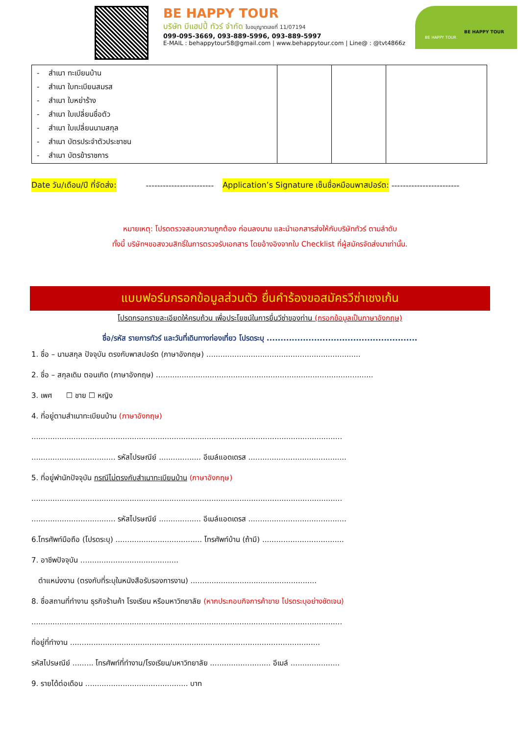BE HAPPY TOUR
บริษัท บีแฮปปี้ ทัวร์ จำกัด ใบอนุญาตเลขที่ 11/07194
099-095-3669, 093-889-5996, 093-889-5997
E-MAIL : behappytour58@gmail.com | www.behappytour.com | Line@ : @tvt4866z
BE HAPPY TOUR
BE HAPPY TOUR
| - สำเนา ทะเบียนบ้าน - สำเนา ใบทะเบียนสมรส - สำเนา ใบหย่าร้าง - สำเนา ใบเปลี่ยนชื่อตัว - สำเนา ใบเปลี่ยนนามสกุล - สำเนา บัตรประจำตัวประชาชน - สำเนา บัตรข้าราชการ | | | |
Date วัน/เดือน/ปี ที่จัดส่ง: ------------------------ Application’s Signature เซ็นชื่อหมือนพาสปอร์ต: ------------------------
หมายเหตุ: โปรดตรวจสอบความถูกต้อง ก่อนลงนาม และนำเอกสารส่งให้กับบริษัททัวร์ ตามลำดับ
ทั้งนี้ บริษัทฯขอสงวนสิทธิ์ในการตรวจรับเอกสาร โดยอ้างอิงจากใบ Checklist ที่ผู้สมัครจัดส่งมาเท่านั้น.
แบบฟอร์มกรอกข้อมูลส่วนตัว ยื่นคำร้องขอสมัครวีซ่าเชงเก้น
โปรดกรอกรายละเอียดให้ครบถ้วน เพื่อประโยชน์ในการยื่นวีซ่าของท่าน (กรอกข้อมูลเป็นภาษาอังกฤษ)
ชื่อ/รหัส รายการทัวร์ และวันที่เดินทางท่องเที่ยว โปรดระบุ ......................................................
1. ชื่อ – นามสกุล ปัจจุบัน ตรงกับพาสปอร์ต (ภาษาอังกฤษ) ..................................................................
2. ชื่อ – สกุลเดิม ตอนเกิด (ภาษาอังกฤษ) .............................................................................................
3. เพศ ☐ ชาย ☐ หญิง
4. ที่อยู่ตามสำเนาทะเบียนบ้าน (ภาษาอังกฤษ)
.....................................................................................................................................
.................................... รหัสไปรษณีย์ .................. อีเมล์แอดเดรส ..........................................
5. ที่อยู่พำนักปัจจุบัน กรณีไม่ตรงกับสำเนาทะเบียนบ้าน (ภาษาอังกฤษ)
.....................................................................................................................................
.................................... รหัสไปรษณีย์ .................. อีเมล์แอดเดรส ..........................................
6.โทรศัพท์มือถือ (โปรดระบุ) ..................................... โทรศัพท์บ้าน (ถ้ามี) ...................................
7. อาชีพปัจจุบัน ..........................................
ตำแหน่งงาน (ตรงกับที่ระบุในหนังสือรับรองการงาน) ......................................................
8. ชื่อสถานที่ทำงาน ธุรกิจร้านค้า โรงเรียน หรือมหาวิทยาลัย (หากประกอบกิจการค้าขาย โปรดระบุอย่างชัดเจน)
.....................................................................................................................................
ที่อยู่ที่ทำงาน ...........................................................................................................
รหัสไปรษณีย์ ......... โทรศัพท์ที่ทำงาน/โรงเรียน/มหาวิทยาลัย .......................... อีเมล์ .....................
9. รายได้ต่อเดือน ............................................ บาท